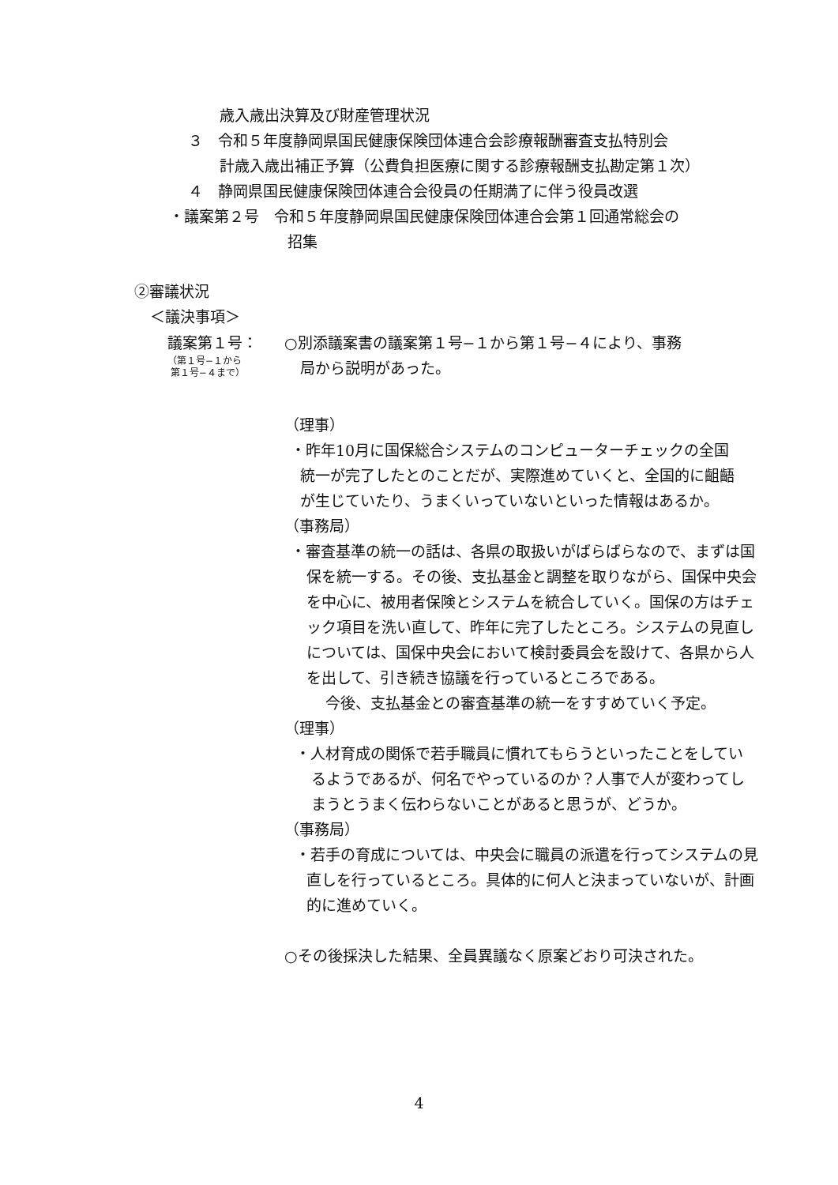歳入歳出決算及び財産管理状況
３　令和５年度静岡県国民健康保険団体連合会診療報酬審査支払特別会
計歳入歳出補正予算（公費負担医療に関する診療報酬支払勘定第１次）
４　静岡県国民健康保険団体連合会役員の任期満了に伴う役員改選
・議案第２号　令和５年度静岡県国民健康保険団体連合会第１回通常総会の
招集
②審議状況
＜議決事項＞
議案第１号：
（第１号−１から
第１号−４まで）
○別添議案書の議案第１号−１から第１号−４により、事務
局から説明があった。
（理事）
・昨年10月に国保総合システムのコンピューターチェックの全国統一が完了したとのことだが、実際進めていくと、全国的に齟齬が生じていたり、うまくいっていないといった情報はあるか。
（事務局）
・審査基準の統一の話は、各県の取扱いがばらばらなので、まずは国保を統一する。その後、支払基金と調整を取りながら、国保中央会を中心に、被用者保険とシステムを統合していく。国保の方はチェック項目を洗い直して、昨年に完了したところ。システムの見直しについては、国保中央会において検討委員会を設けて、各県から人を出して、引き続き協議を行っているところである。
今後、支払基金との審査基準の統一をすすめていく予定。
（理事）
・人材育成の関係で若手職員に慣れてもらうといったことをしているようであるが、何名でやっているのか？人事で人が変わってしまうとうまく伝わらないことがあると思うが、どうか。
（事務局）
・若手の育成については、中央会に職員の派遣を行ってシステムの見直しを行っているところ。具体的に何人と決まっていないが、計画的に進めていく。
○その後採決した結果、全員異議なく原案どおり可決された。
4